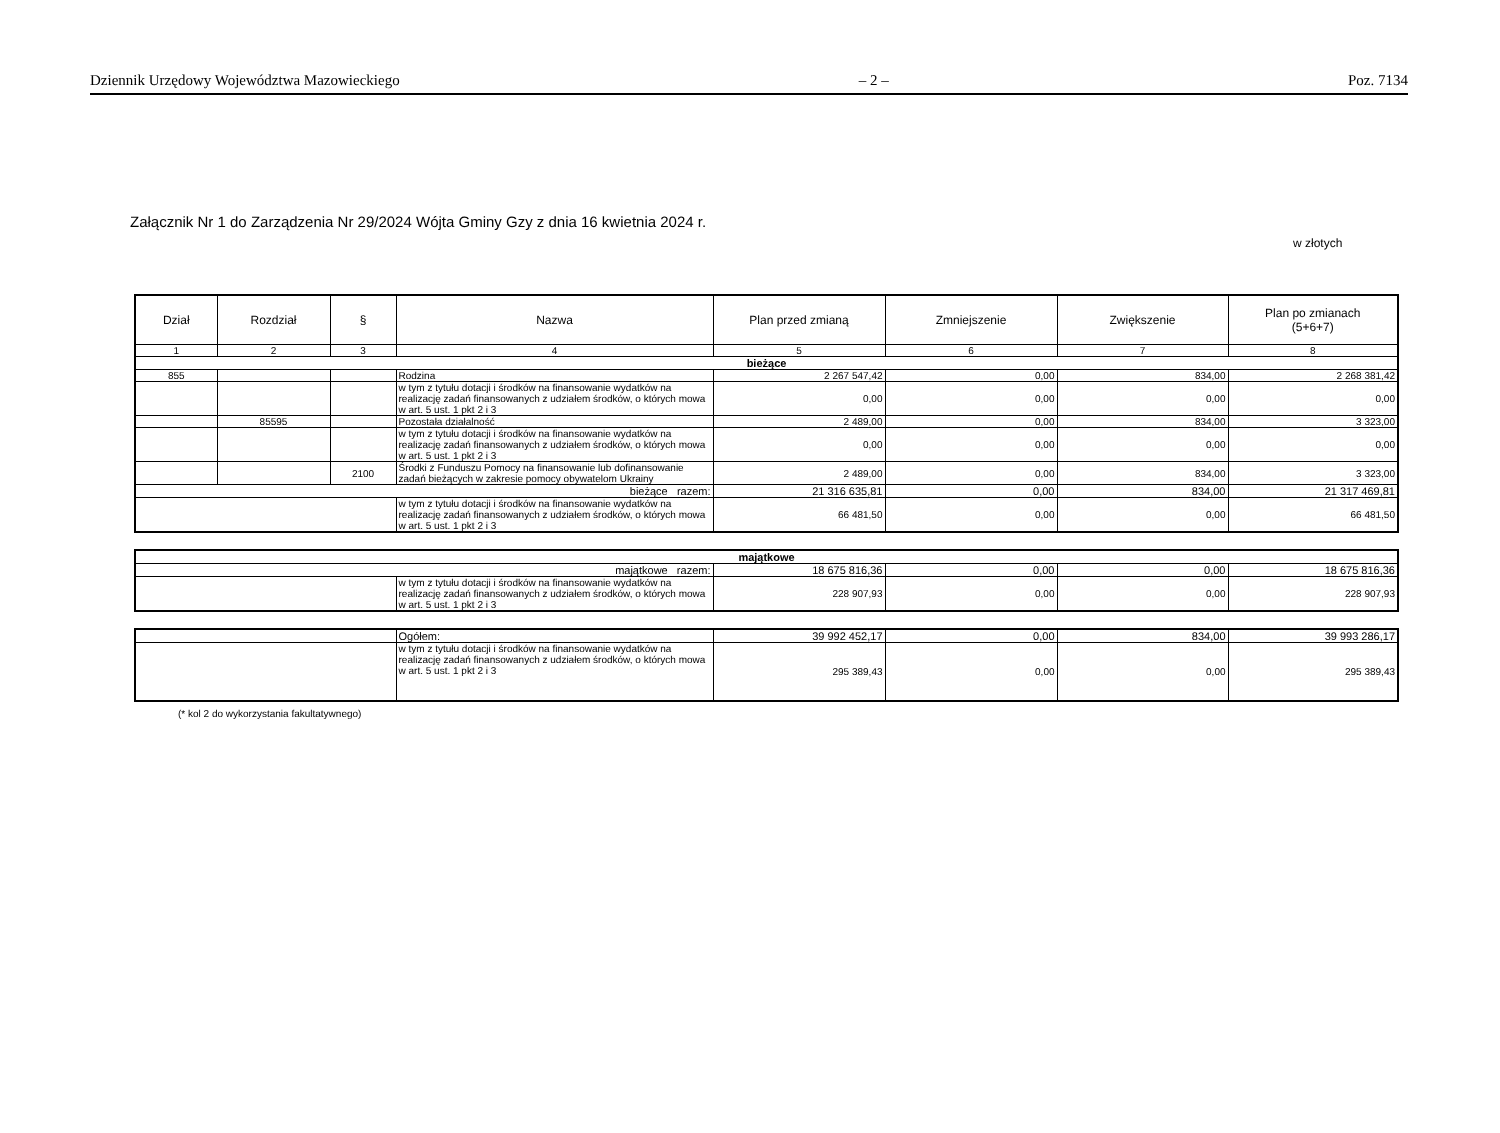Dziennik Urzędowy Województwa Mazowieckiego – 2 – Poz. 7134
Załącznik Nr 1 do Zarządzenia Nr 29/2024 Wójta Gminy Gzy z dnia 16 kwietnia 2024 r.
w złotych
| Dział | Rozdział | § | Nazwa | Plan przed zmianą | Zmniejszenie | Zwiększenie | Plan po zmianach (5+6+7) |
| --- | --- | --- | --- | --- | --- | --- | --- |
| 1 | 2 | 3 | 4 | 5 | 6 | 7 | 8 |
| bieżące | | | | | | | |
| 855 | | | Rodzina | 2 267 547,42 | 0,00 | 834,00 | 2 268 381,42 |
| | | | w tym z tytułu dotacji i środków na finansowanie wydatków na realizację zadań finansowanych z udziałem środków, o których mowa w art. 5 ust. 1 pkt 2 i 3 | 0,00 | 0,00 | 0,00 | 0,00 |
| | 85595 | | Pozostała działalność | 2 489,00 | 0,00 | 834,00 | 3 323,00 |
| | | | w tym z tytułu dotacji i środków na finansowanie wydatków na realizację zadań finansowanych z udziałem środków, o których mowa w art. 5 ust. 1 pkt 2 i 3 | 0,00 | 0,00 | 0,00 | 0,00 |
| | | 2100 | Środki z Funduszu Pomocy na finansowanie lub dofinansowanie zadań bieżących w zakresie pomocy obywatelom Ukrainy | 2 489,00 | 0,00 | 834,00 | 3 323,00 |
| bieżące razem: | | | | 21 316 635,81 | 0,00 | 834,00 | 21 317 469,81 |
| | | | w tym z tytułu dotacji i środków na finansowanie wydatków na realizację zadań finansowanych z udziałem środków, o których mowa w art. 5 ust. 1 pkt 2 i 3 | 66 481,50 | 0,00 | 0,00 | 66 481,50 |
| majątkowe | | | | | |
| majątkowe razem: | | 18 675 816,36 | 0,00 | 0,00 | 18 675 816,36 |
| | w tym z tytułu dotacji i środków na finansowanie wydatków na realizację zadań finansowanych z udziałem środków, o których mowa w art. 5 ust. 1 pkt 2 i 3 | 228 907,93 | 0,00 | 0,00 | 228 907,93 |
| | Ogółem: | 39 992 452,17 | 0,00 | 834,00 | 39 993 286,17 |
| | w tym z tytułu dotacji i środków na finansowanie wydatków na realizację zadań finansowanych z udziałem środków, o których mowa w art. 5 ust. 1 pkt 2 i 3 | 295 389,43 | 0,00 | 0,00 | 295 389,43 |
(* kol 2 do wykorzystania fakultatywnego)